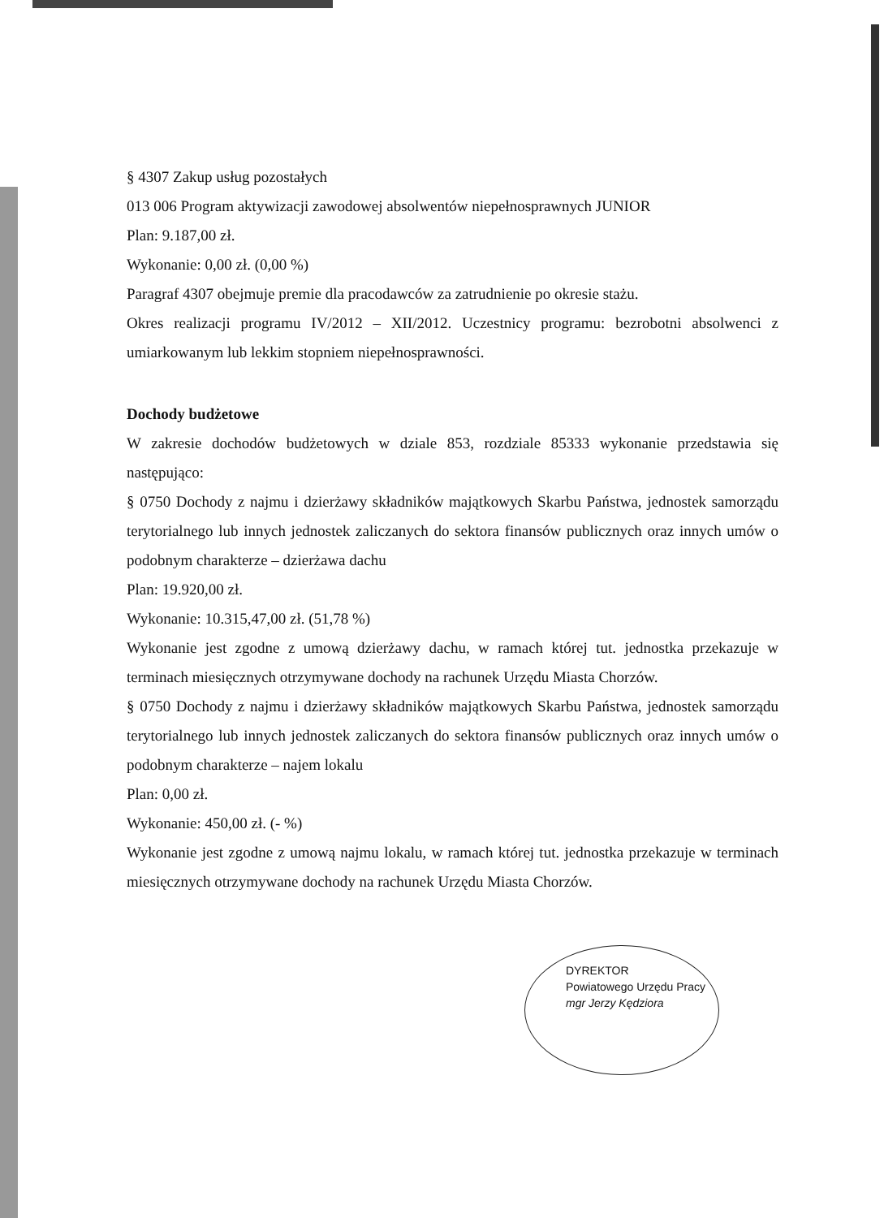§ 4307 Zakup usług pozostałych
013 006 Program aktywizacji zawodowej absolwentów niepełnosprawnych JUNIOR
Plan: 9.187,00 zł.
Wykonanie: 0,00 zł. (0,00 %)
Paragraf 4307 obejmuje premie dla pracodawców za zatrudnienie po okresie stażu.
Okres realizacji programu IV/2012 – XII/2012. Uczestnicy programu: bezrobotni absolwenci z umiarkowanym lub lekkim stopniem niepełnosprawności.
Dochody budżetowe
W zakresie dochodów budżetowych w dziale 853, rozdziale 85333 wykonanie przedstawia się następująco:
§ 0750 Dochody z najmu i dzierżawy składników majątkowych Skarbu Państwa, jednostek samorządu terytorialnego lub innych jednostek zaliczanych do sektora finansów publicznych oraz innych umów o podobnym charakterze – dzierżawa dachu
Plan: 19.920,00 zł.
Wykonanie: 10.315,47,00 zł. (51,78 %)
Wykonanie jest zgodne z umową dzierżawy dachu, w ramach której tut. jednostka przekazuje w terminach miesięcznych otrzymywane dochody na rachunek Urzędu Miasta Chorzów.
§ 0750 Dochody z najmu i dzierżawy składników majątkowych Skarbu Państwa, jednostek samorządu terytorialnego lub innych jednostek zaliczanych do sektora finansów publicznych oraz innych umów o podobnym charakterze – najem lokalu
Plan: 0,00 zł.
Wykonanie: 450,00 zł. (- %)
Wykonanie jest zgodne z umową najmu lokalu, w ramach której tut. jednostka przekazuje w terminach miesięcznych otrzymywane dochody na rachunek Urzędu Miasta Chorzów.
DYREKTOR
Powiatowego Urzędu Pracy
mgr Jerzy Kędziora